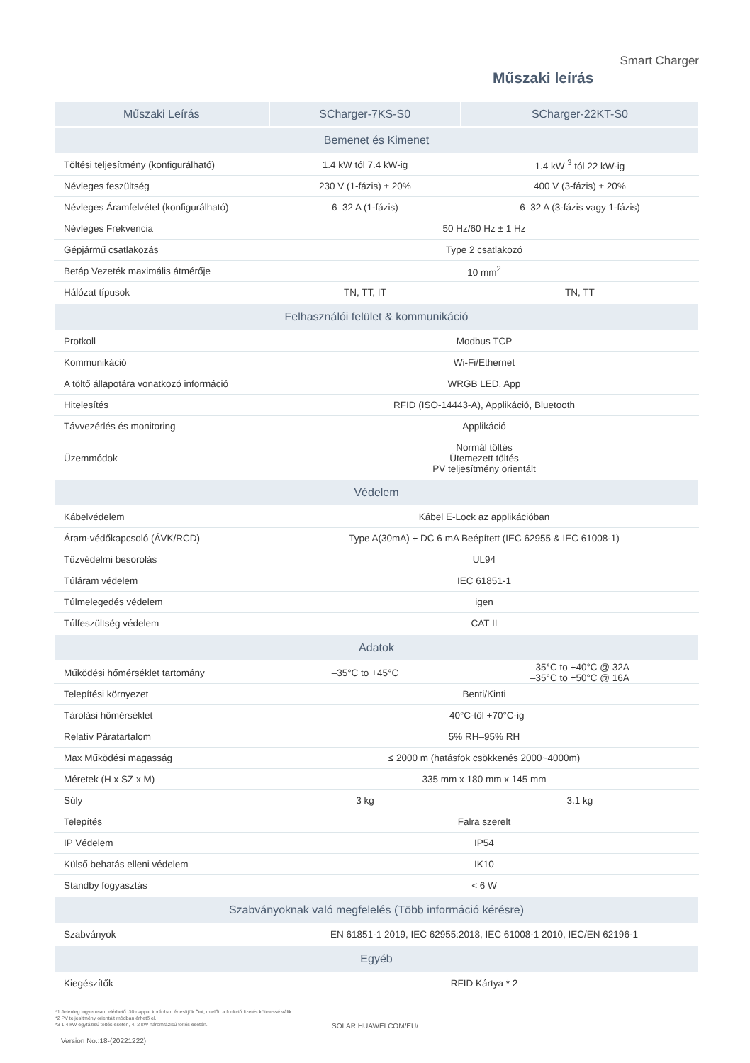Smart Charger
Műszaki leírás
| Műszaki Leírás | SCharger-7KS-S0 | SCharger-22KT-S0 |
| --- | --- | --- |
| Bemenet és Kimenet | | |
| Töltési teljesítmény (konfigurálható) | 1.4 kW tól 7.4 kW-ig | 1.4 kW <sup>3</sup> tól 22 kW-ig |
| Névleges feszültség | 230 V (1-fázis) ± 20% | 400 V (3-fázis) ± 20% |
| Névleges Áramfelvétel (konfigurálható) | 6–32 A (1-fázis) | 6–32 A (3-fázis vagy 1-fázis) |
| Névleges Frekvencia | 50 Hz/60 Hz ± 1 Hz | |
| Gépjármű csatlakozás | Type 2 csatlakozó | |
| Betáp Vezeték maximális átmérője | 10 mm<sup>2</sup> | |
| Hálózat típusok | TN, TT, IT | TN, TT |
| Felhasználói felület & kommunikáció | | |
| Protkoll | Modbus TCP | |
| Kommunikáció | Wi-Fi/Ethernet | |
| A töltő állapotára vonatkozó információ | WRGB LED, App | |
| Hitelesítés | RFID (ISO-14443-A), Applikáció, Bluetooth | |
| Távvezérlés és monitoring | Applikáció | |
| Üzemmódok | Normál töltés Ütemezett töltés PV teljesítmény orientált | |
| Védelem | | |
| Kábelvédelem | Kábel E-Lock az applikációban | |
| Áram-védőkapcsoló (ÁVK/RCD) | Type A(30mA) + DC 6 mA Beépített (IEC 62955 & IEC 61008-1) | |
| Tűzvédelmi besorolás | UL94 | |
| Túláram védelem | IEC 61851-1 | |
| Túlmelegedés védelem | igen | |
| Túlfeszültség védelem | CAT II | |
| Adatok | | |
| Működési hőmérséklet tartomány | –35°C to +45°C | –35°C to +40°C @ 32A –35°C to +50°C @ 16A |
| Telepítési környezet | Benti/Kinti | |
| Tárolási hőmérséklet | –40°C-től +70°C-ig | |
| Relatív Páratartalom | 5% RH–95% RH | |
| Max Működési magasság | ≤ 2000 m (hatásfok csökkenés 2000~4000m) | |
| Méretek (H x SZ x M) | 335 mm x 180 mm x 145 mm | |
| Súly | 3 kg | 3.1 kg |
| Telepítés | Falra szerelt | |
| IP Védelem | IP54 | |
| Külső behatás elleni védelem | IK10 | |
| Standby fogyasztás | < 6 W | |
| Szabványoknak való megfelelés (Több információ kérésre) | | |
| Szabványok | EN 61851-1 2019, IEC 62955:2018, IEC 61008-1 2010, IEC/EN 62196-1 | |
| Egyéb | | |
| Kiegészítők | RFID Kártya * 2 | |
*1 Jelenleg ingyenesen elérhető. 30 nappal korábban értesítjük Önt, mielőtt a funkció fizetés kötelessé válik.
*2 PV teljesítmény orientált módban érhető el.
*3 1.4 kW egyfázisú töltés esetén, 4. 2 kW háromfázisú töltés esetén.
SOLAR.HUAWEI.COM/EU/
Version No.:18-(20221222)